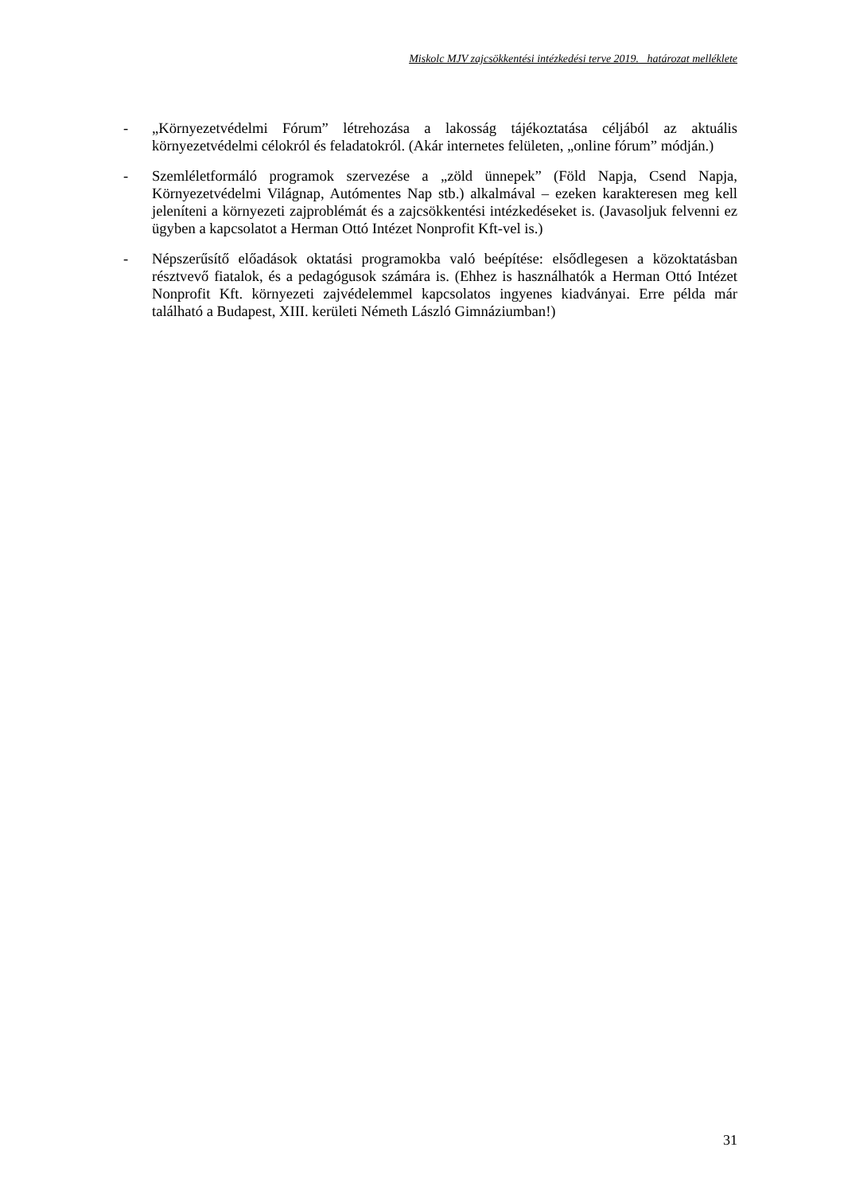Miskolc MJV zajcsökkentési intézkedési terve 2019. határozat melléklete
- „Környezetvédelmi Fórum” létrehozása a lakosság tájékoztatása céljából az aktuális környezetvédelmi célokról és feladatokról. (Akár internetes felületen, „online fórum” módján.)
- Szemléletformáló programok szervezése a „zöld ünnepek” (Föld Napja, Csend Napja, Környezetvédelmi Világnap, Autómentes Nap stb.) alkalmával – ezeken karakteresen meg kell jeleníteni a környezeti zajproblémát és a zajcsökkentési intézkedéseket is. (Javasoljuk felvenni ez ügyben a kapcsolatot a Herman Ottó Intézet Nonprofit Kft-vel is.)
- Népszerűsítő előadások oktatási programokba való beépítése: elsődlegesen a közoktatásban résztvevő fiatalok, és a pedagógusok számára is. (Ehhez is használhatók a Herman Ottó Intézet Nonprofit Kft. környezeti zajvédelemmel kapcsolatos ingyenes kiadványai. Erre példa már található a Budapest, XIII. kerületi Németh László Gimnáziumban!)
31